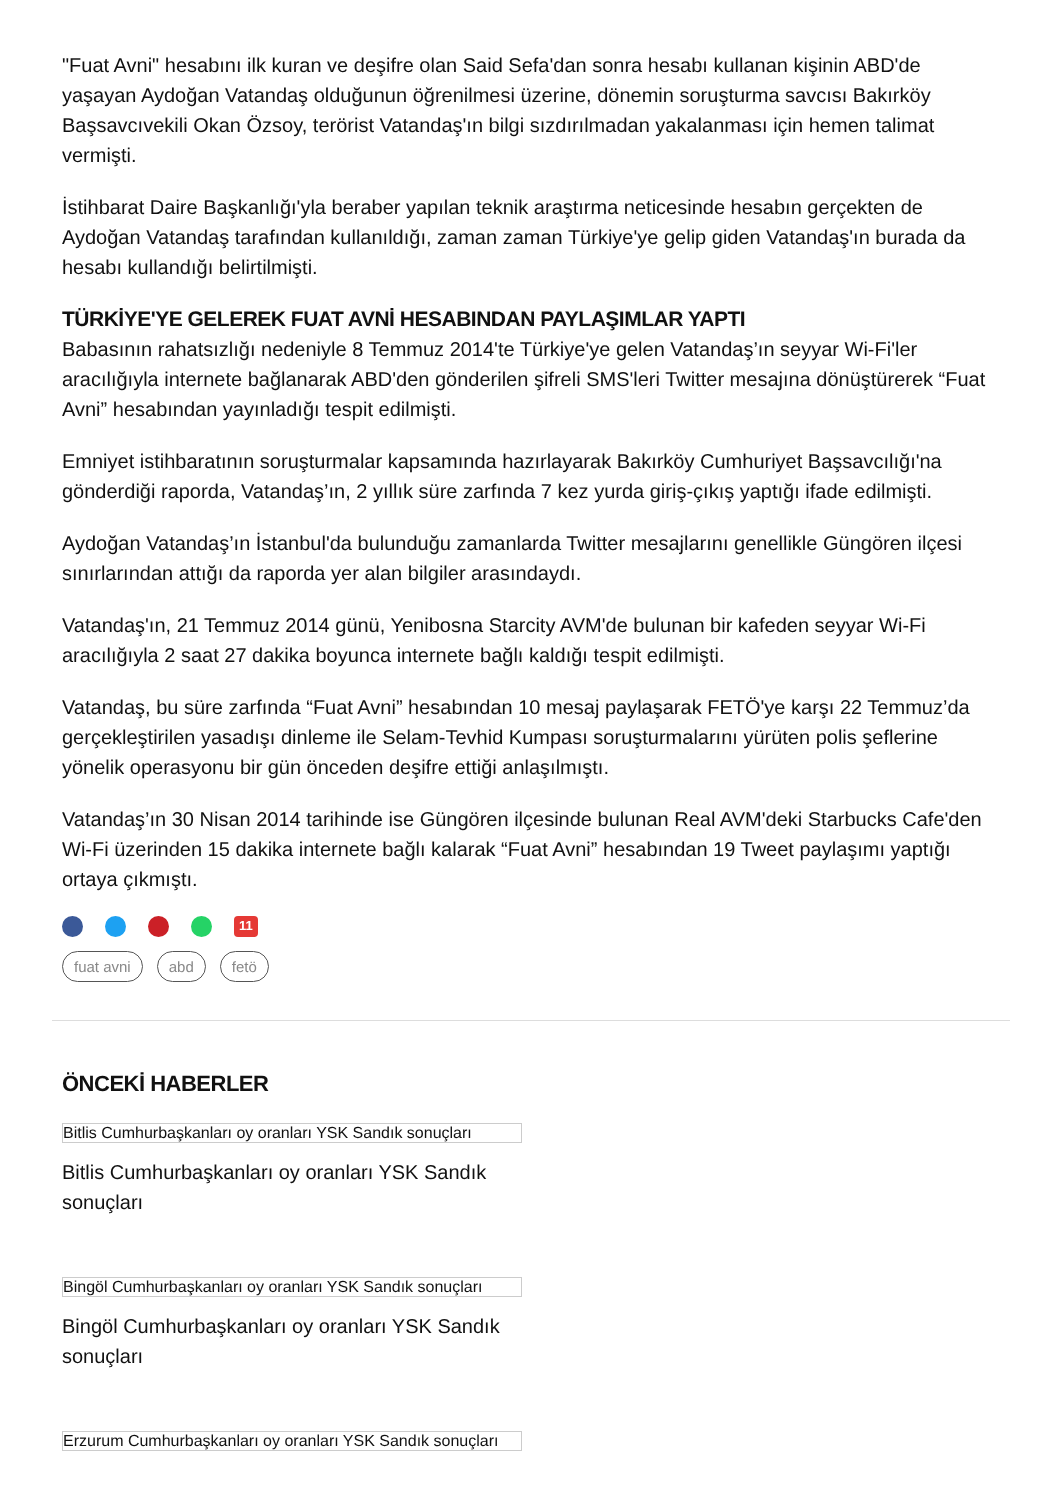"Fuat Avni" hesabını ilk kuran ve deşifre olan Said Sefa'dan sonra hesabı kullanan kişinin ABD'de yaşayan Aydoğan Vatandaş olduğunun öğrenilmesi üzerine, dönemin soruşturma savcısı Bakırköy Başsavcıvekili Okan Özsoy, terörist Vatandaş'ın bilgi sızdırılmadan yakalanması için hemen talimat vermişti.
İstihbarat Daire Başkanlığı'yla beraber yapılan teknik araştırma neticesinde hesabın gerçekten de Aydoğan Vatandaş tarafından kullanıldığı, zaman zaman Türkiye'ye gelip giden Vatandaş'ın burada da hesabı kullandığı belirtilmişti.
TÜRKİYE'YE GELEREK FUAT AVNİ HESABINDAN PAYLAŞIMLAR YAPTI
Babasının rahatsızlığı nedeniyle 8 Temmuz 2014'te Türkiye'ye gelen Vatandaş’ın seyyar Wi-Fi'ler aracılığıyla internete bağlanarak ABD'den gönderilen şifreli SMS'leri Twitter mesajına dönüştürerek “Fuat Avni” hesabından yayınladığı tespit edilmişti.
Emniyet istihbaratının soruşturmalar kapsamında hazırlayarak Bakırköy Cumhuriyet Başsavcılığı'na gönderdiği raporda, Vatandaş’ın, 2 yıllık süre zarfında 7 kez yurda giriş-çıkış yaptığı ifade edilmişti.
Aydoğan Vatandaş’ın İstanbul'da bulunduğu zamanlarda Twitter mesajlarını genellikle Güngören ilçesi sınırlarından attığı da raporda yer alan bilgiler arasındaydı.
Vatandaş'ın, 21 Temmuz 2014 günü, Yenibosna Starcity AVM'de bulunan bir kafeden seyyar Wi-Fi aracılığıyla 2 saat 27 dakika boyunca internete bağlı kaldığı tespit edilmişti.
Vatandaş, bu süre zarfında “Fuat Avni” hesabından 10 mesaj paylaşarak FETÖ'ye karşı 22 Temmuz’da gerçekleştirilen yasadışı dinleme ile Selam-Tevhid Kumpası soruşturmalarını yürüten polis şeflerine yönelik operasyonu bir gün önceden deşifre ettiği anlaşılmıştı.
Vatandaş’ın 30 Nisan 2014 tarihinde ise Güngören ilçesinde bulunan Real AVM'deki Starbucks Cafe'den Wi-Fi üzerinden 15 dakika internete bağlı kalarak “Fuat Avni” hesabından 19 Tweet paylaşımı yaptığı ortaya çıkmıştı.
11
fuat avni abd fetö
ÖNCEKİ HABERLER
Bitlis Cumhurbaşkanları oy oranları YSK Sandık sonuçları
Bitlis Cumhurbaşkanları oy oranları YSK Sandık sonuçları
Bingöl Cumhurbaşkanları oy oranları YSK Sandık sonuçları
Bingöl Cumhurbaşkanları oy oranları YSK Sandık sonuçları
Erzurum Cumhurbaşkanları oy oranları YSK Sandık sonuçları